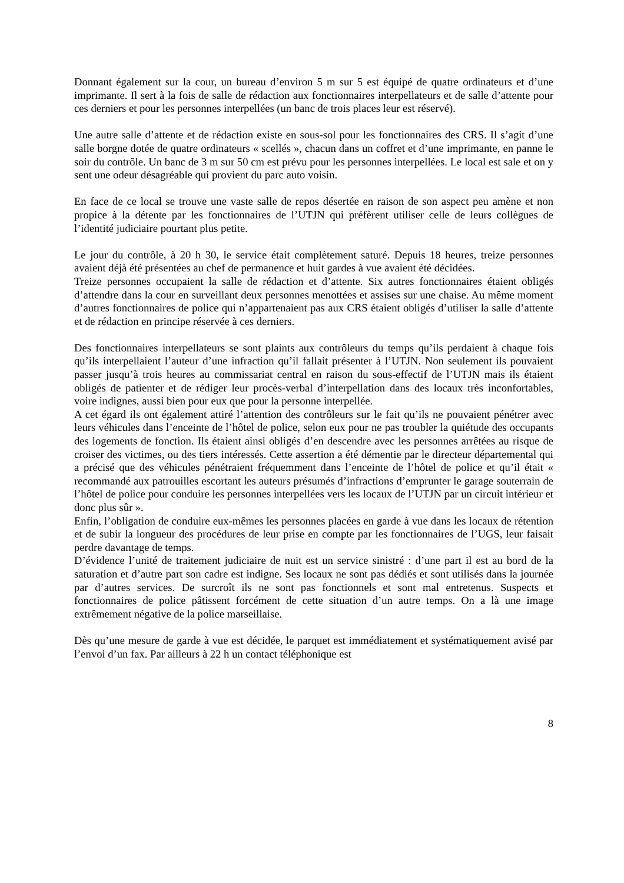Donnant également sur la cour, un bureau d’environ 5 m sur 5 est équipé de quatre ordinateurs et d’une imprimante. Il sert à la fois de salle de rédaction aux fonctionnaires interpellateurs et de salle d’attente pour ces derniers et pour les personnes interpellées (un banc de trois places leur est réservé).
Une autre salle d’attente et de rédaction existe en sous-sol pour les fonctionnaires des CRS. Il s’agit d’une salle borgne dotée de quatre ordinateurs « scellés », chacun dans un coffret et d’une imprimante, en panne le soir du contrôle. Un banc de 3 m sur 50 cm est prévu pour les personnes interpellées. Le local est sale et on y sent une odeur désagréable qui provient du parc auto voisin.
En face de ce local se trouve une vaste salle de repos désertée en raison de son aspect peu amène et non propice à la détente par les fonctionnaires de l’UTJN qui préfèrent utiliser celle de leurs collègues de l’identité judiciaire pourtant plus petite.
Le jour du contrôle, à 20 h 30, le service était complètement saturé. Depuis 18 heures, treize personnes avaient déjà été présentées au chef de permanence et huit gardes à vue avaient été décidées.
Treize personnes occupaient la salle de rédaction et d’attente. Six autres fonctionnaires étaient obligés d’attendre dans la cour en surveillant deux personnes menottées et assises sur une chaise. Au même moment d’autres fonctionnaires de police qui n’appartenaient pas aux CRS étaient obligés d’utiliser la salle d’attente et de rédaction en principe réservée à ces derniers.
Des fonctionnaires interpellateurs se sont plaints aux contrôleurs du temps qu’ils perdaient à chaque fois qu’ils interpellaient l’auteur d’une infraction qu’il fallait présenter à l’UTJN. Non seulement ils pouvaient passer jusqu’à trois heures au commissariat central en raison du sous-effectif de l’UTJN mais ils étaient obligés de patienter et de rédiger leur procès-verbal d’interpellation dans des locaux très inconfortables, voire indignes, aussi bien pour eux que pour la personne interpellée.
A cet égard ils ont également attiré l’attention des contrôleurs sur le fait qu’ils ne pouvaient pénétrer avec leurs véhicules dans l’enceinte de l’hôtel de police, selon eux pour ne pas troubler la quiétude des occupants des logements de fonction. Ils étaient ainsi obligés d’en descendre avec les personnes arrêtées au risque de croiser des victimes, ou des tiers intéressés. Cette assertion a été démentie par le directeur départemental qui a précisé que des véhicules pénétraient fréquemment dans l’enceinte de l’hôtel de police et qu’il était « recommandé aux patrouilles escortant les auteurs présumés d’infractions d’emprunter le garage souterrain de l’hôtel de police pour conduire les personnes interpellées vers les locaux de l’UTJN par un circuit intérieur et donc plus sûr ».
Enfin, l’obligation de conduire eux-mêmes les personnes placées en garde à vue dans les locaux de rétention et de subir la longueur des procédures de leur prise en compte par les fonctionnaires de l’UGS, leur faisait perdre davantage de temps.
D’évidence l’unité de traitement judiciaire de nuit est un service sinistré : d’une part il est au bord de la saturation et d’autre part son cadre est indigne. Ses locaux ne sont pas dédiés et sont utilisés dans la journée par d’autres services. De surcroît ils ne sont pas fonctionnels et sont mal entretenus. Suspects et fonctionnaires de police pâtissent forcément de cette situation d’un autre temps. On a là une image extrêmement négative de la police marseillaise.
Dès qu’une mesure de garde à vue est décidée, le parquet est immédiatement et systématiquement avisé par l’envoi d’un fax. Par ailleurs à 22 h un contact téléphonique est
8